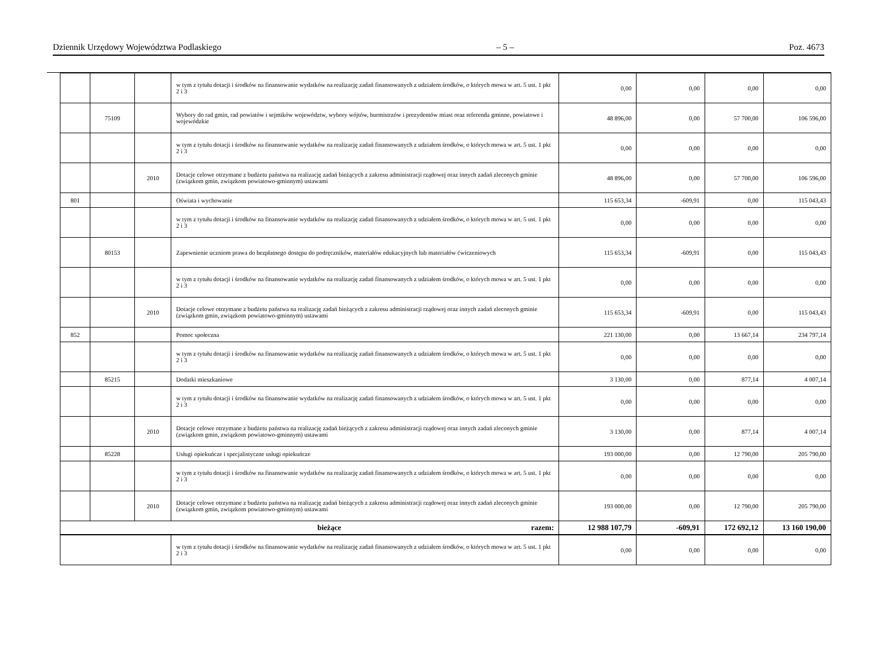Dziennik Urzędowy Województwa Podlaskiego – 5 – Poz. 4673
| | | | w tym z tytułu dotacji i środków na finansowanie wydatków na realizację zadań finansowanych z udziałem środków, o których mowa w art. 5 ust. 1 pkt 2 i 3 | 0,00 | 0,00 | 0,00 | 0,00 |
| | 75109 | | Wybory do rad gmin, rad powiatów i sejmików województw, wybory wójtów, burmistrzów i prezydentów miast oraz referenda gminne, powiatowe i wojewódzkie | 48 896,00 | 0,00 | 57 700,00 | 106 596,00 |
| | | | w tym z tytułu dotacji i środków na finansowanie wydatków na realizację zadań finansowanych z udziałem środków, o których mowa w art. 5 ust. 1 pkt 2 i 3 | 0,00 | 0,00 | 0,00 | 0,00 |
| | | 2010 | Dotacje celowe otrzymane z budżetu państwa na realizację zadań bieżących z zakresu administracji rządowej oraz innych zadań zleconych gminie (związkom gmin, związkom powiatowo-gminnym) ustawami | 48 896,00 | 0,00 | 57 700,00 | 106 596,00 |
| 801 | | | Oświata i wychowanie | 115 653,34 | -609,91 | 0,00 | 115 043,43 |
| | | | w tym z tytułu dotacji i środków na finansowanie wydatków na realizację zadań finansowanych z udziałem środków, o których mowa w art. 5 ust. 1 pkt 2 i 3 | 0,00 | 0,00 | 0,00 | 0,00 |
| | 80153 | | Zapewnienie uczniom prawa do bezpłatnego dostępu do podręczników, materiałów edukacyjnych lub materiałów ćwiczeniowych | 115 653,34 | -609,91 | 0,00 | 115 043,43 |
| | | | w tym z tytułu dotacji i środków na finansowanie wydatków na realizację zadań finansowanych z udziałem środków, o których mowa w art. 5 ust. 1 pkt 2 i 3 | 0,00 | 0,00 | 0,00 | 0,00 |
| | | 2010 | Dotacje celowe otrzymane z budżetu państwa na realizację zadań bieżących z zakresu administracji rządowej oraz innych zadań zleconych gminie (związkom gmin, związkom powiatowo-gminnym) ustawami | 115 653,34 | -609,91 | 0,00 | 115 043,43 |
| 852 | | | Pomoc społeczna | 221 130,00 | 0,00 | 13 667,14 | 234 797,14 |
| | | | w tym z tytułu dotacji i środków na finansowanie wydatków na realizację zadań finansowanych z udziałem środków, o których mowa w art. 5 ust. 1 pkt 2 i 3 | 0,00 | 0,00 | 0,00 | 0,00 |
| | 85215 | | Dodatki mieszkaniowe | 3 130,00 | 0,00 | 877,14 | 4 007,14 |
| | | | w tym z tytułu dotacji i środków na finansowanie wydatków na realizację zadań finansowanych z udziałem środków, o których mowa w art. 5 ust. 1 pkt 2 i 3 | 0,00 | 0,00 | 0,00 | 0,00 |
| | | 2010 | Dotacje celowe otrzymane z budżetu państwa na realizację zadań bieżących z zakresu administracji rządowej oraz innych zadań zleconych gminie (związkom gmin, związkom powiatowo-gminnym) ustawami | 3 130,00 | 0,00 | 877,14 | 4 007,14 |
| | 85228 | | Usługi opiekuńcze i specjalistyczne usługi opiekuńcze | 193 000,00 | 0,00 | 12 790,00 | 205 790,00 |
| | | | w tym z tytułu dotacji i środków na finansowanie wydatków na realizację zadań finansowanych z udziałem środków, o których mowa w art. 5 ust. 1 pkt 2 i 3 | 0,00 | 0,00 | 0,00 | 0,00 |
| | | 2010 | Dotacje celowe otrzymane z budżetu państwa na realizację zadań bieżących z zakresu administracji rządowej oraz innych zadań zleconych gminie (związkom gmin, związkom powiatowo-gminnym) ustawami | 193 000,00 | 0,00 | 12 790,00 | 205 790,00 |
| bieżące razem: | | | | 12 988 107,79 | -609,91 | 172 692,12 | 13 160 190,00 |
| | | | w tym z tytułu dotacji i środków na finansowanie wydatków na realizację zadań finansowanych z udziałem środków, o których mowa w art. 5 ust. 1 pkt 2 i 3 | 0,00 | 0,00 | 0,00 | 0,00 |